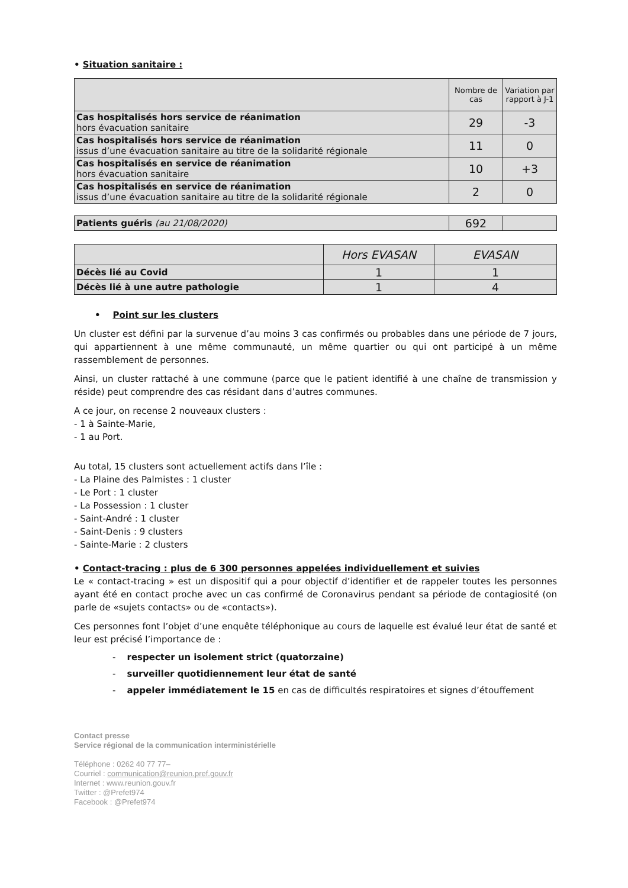• Situation sanitaire :
| | Nombre de cas | Variation par rapport à J-1 |
| --- | --- | --- |
| Cas hospitalisés hors service de réanimation hors évacuation sanitaire | 29 | -3 |
| Cas hospitalisés hors service de réanimation issus d’une évacuation sanitaire au titre de la solidarité régionale | 11 | 0 |
| Cas hospitalisés en service de réanimation hors évacuation sanitaire | 10 | +3 |
| Cas hospitalisés en service de réanimation issus d’une évacuation sanitaire au titre de la solidarité régionale | 2 | 0 |
| Patients guéris (au 21/08/2020) | 692 | |
| | Hors EVASAN | EVASAN |
| Décès lié au Covid | 1 | 1 |
| Décès lié à une autre pathologie | 1 | 4 |
• Point sur les clusters
Un cluster est défini par la survenue d’au moins 3 cas confirmés ou probables dans une période de 7 jours, qui appartiennent à une même communauté, un même quartier ou qui ont participé à un même rassemblement de personnes.
Ainsi, un cluster rattaché à une commune (parce que le patient identifié à une chaîne de transmission y réside) peut comprendre des cas résidant dans d’autres communes.
A ce jour, on recense 2 nouveaux clusters :
- 1 à Sainte-Marie,
- 1 au Port.
Au total, 15 clusters sont actuellement actifs dans l’île :
- La Plaine des Palmistes : 1 cluster
- Le Port : 1 cluster
- La Possession : 1 cluster
- Saint-André : 1 cluster
- Saint-Denis : 9 clusters
- Sainte-Marie : 2 clusters
• Contact-tracing : plus de 6 300 personnes appelées individuellement et suivies
Le « contact-tracing » est un dispositif qui a pour objectif d’identifier et de rappeler toutes les personnes ayant été en contact proche avec un cas confirmé de Coronavirus pendant sa période de contagiosité (on parle de «sujets contacts» ou de «contacts»).
Ces personnes font l’objet d’une enquête téléphonique au cours de laquelle est évalué leur état de santé et leur est précisé l’importance de :
- respecter un isolement strict (quatorzaine)
- surveiller quotidiennement leur état de santé
- appeler immédiatement le 15 en cas de difficultés respiratoires et signes d’étouffement
Contact presse
Service régional de la communication interministérielle
Téléphone : 0262 40 77 77–
Courriel : communication@reunion.pref.gouv.fr
Internet : www.reunion.gouv.fr
Twitter : @Prefet974
Facebook : @Prefet974